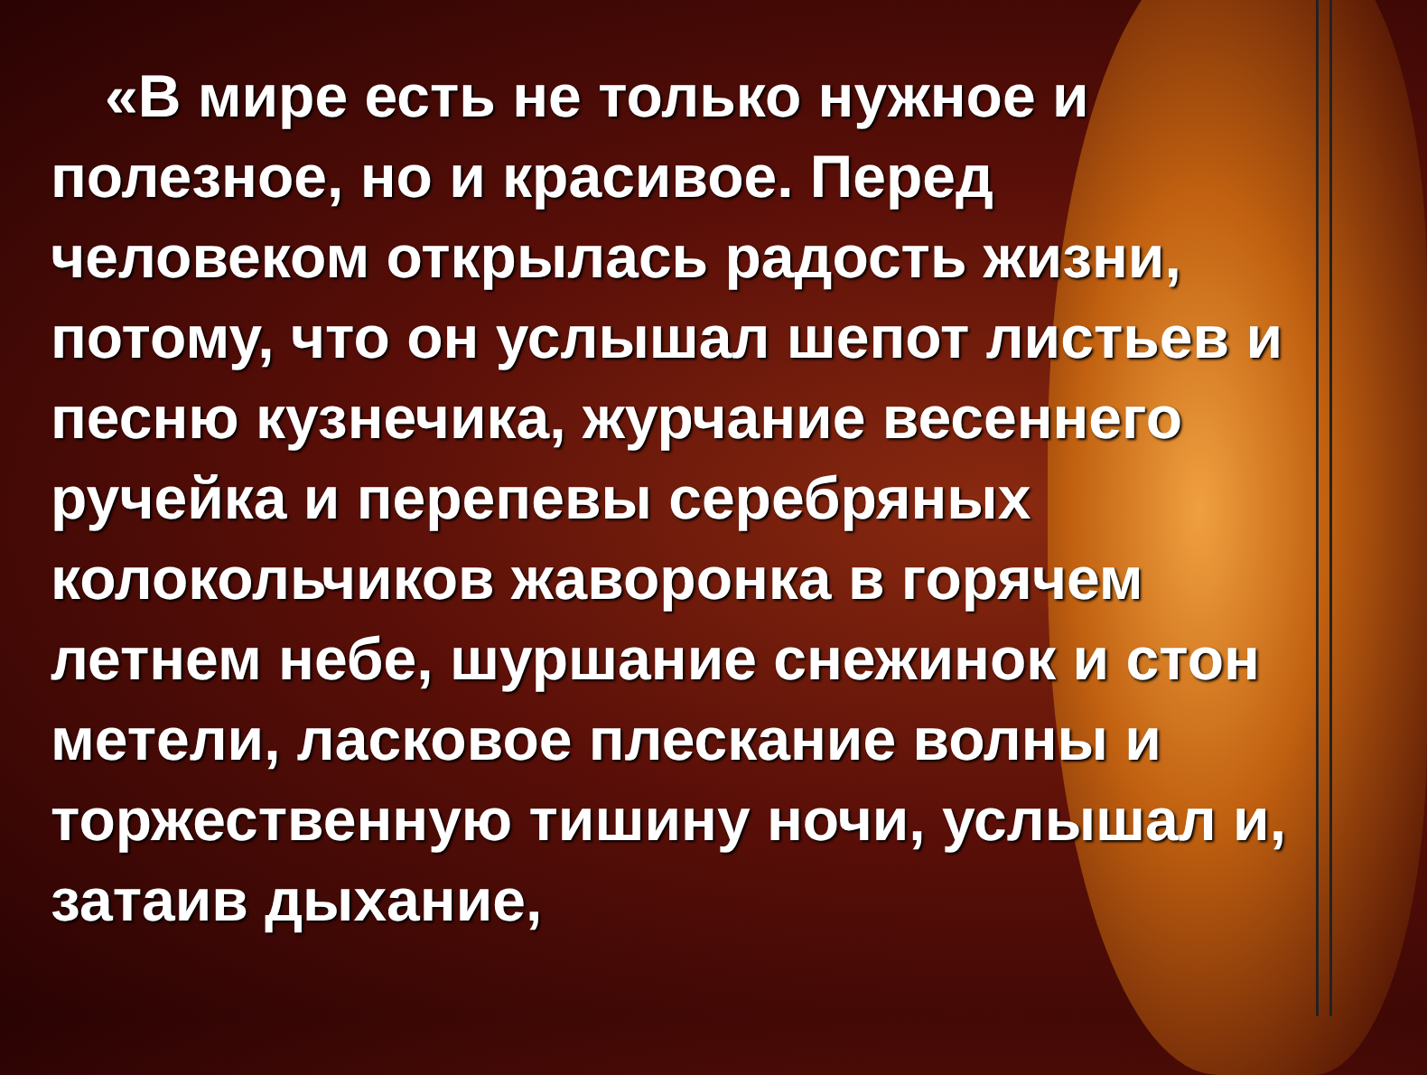«В мире есть не только нужное и полезное, но и красивое. Перед человеком открылась радость жизни, потому, что он услышал шепот листьев и песню кузнечика, журчание весеннего ручейка и перепевы серебряных колокольчиков жаворонка в горячем летнем небе, шуршание снежинок и стон метели, ласковое плескание волны и торжественную тишину ночи, услышал и, затаив дыхание,